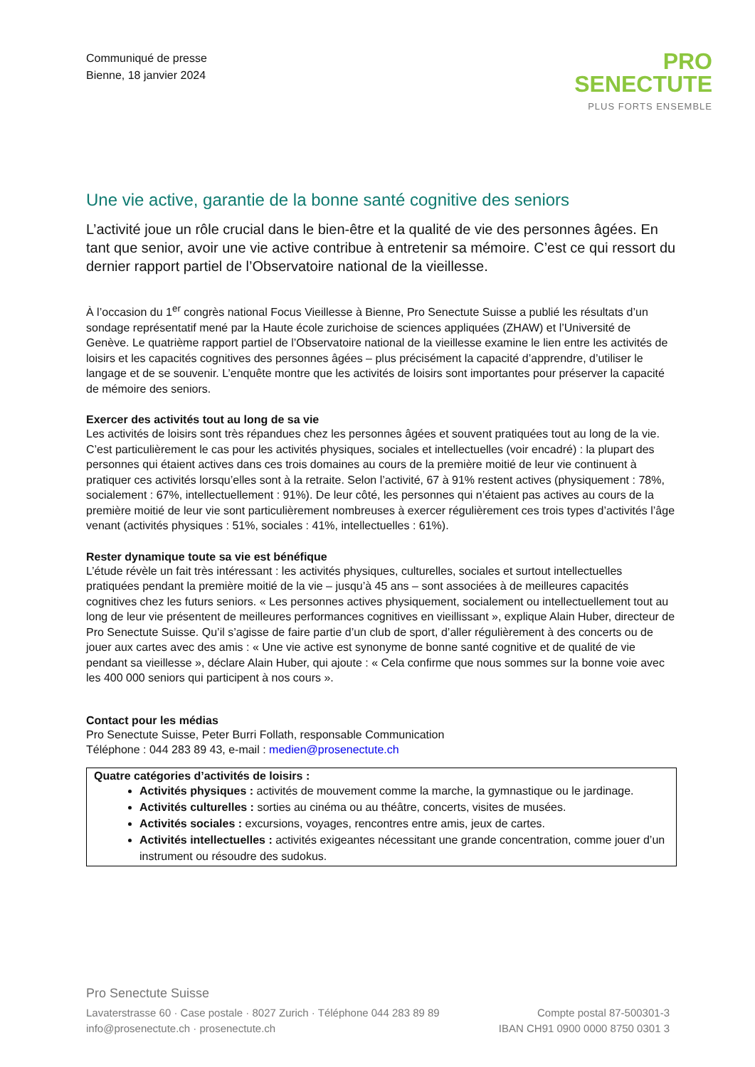Communiqué de presse
Bienne, 18 janvier 2024
PRO
SENECTUTE
PLUS FORTS ENSEMBLE
Une vie active, garantie de la bonne santé cognitive des seniors
L’activité joue un rôle crucial dans le bien-être et la qualité de vie des personnes âgées. En tant que senior, avoir une vie active contribue à entretenir sa mémoire. C’est ce qui ressort du dernier rapport partiel de l’Observatoire national de la vieillesse.
À l’occasion du 1<sup>er</sup> congrès national Focus Vieillesse à Bienne, Pro Senectute Suisse a publié les résultats d’un sondage représentatif mené par la Haute école zurichoise de sciences appliquées (ZHAW) et l’Université de Genève. Le quatrième rapport partiel de l’Observatoire national de la vieillesse examine le lien entre les activités de loisirs et les capacités cognitives des personnes âgées – plus précisément la capacité d’apprendre, d’utiliser le langage et de se souvenir. L’enquête montre que les activités de loisirs sont importantes pour préserver la capacité de mémoire des seniors.
Exercer des activités tout au long de sa vie
Les activités de loisirs sont très répandues chez les personnes âgées et souvent pratiquées tout au long de la vie. C’est particulièrement le cas pour les activités physiques, sociales et intellectuelles (voir encadré) : la plupart des personnes qui étaient actives dans ces trois domaines au cours de la première moitié de leur vie continuent à pratiquer ces activités lorsqu’elles sont à la retraite. Selon l’activité, 67 à 91% restent actives (physiquement : 78%, socialement : 67%, intellectuellement : 91%). De leur côté, les personnes qui n’étaient pas actives au cours de la première moitié de leur vie sont particulièrement nombreuses à exercer régulièrement ces trois types d’activités l’âge venant (activités physiques : 51%, sociales : 41%, intellectuelles : 61%).
Rester dynamique toute sa vie est bénéfique
L’étude révèle un fait très intéressant : les activités physiques, culturelles, sociales et surtout intellectuelles pratiquées pendant la première moitié de la vie – jusqu’à 45 ans – sont associées à de meilleures capacités cognitives chez les futurs seniors. « Les personnes actives physiquement, socialement ou intellectuellement tout au long de leur vie présentent de meilleures performances cognitives en vieillissant », explique Alain Huber, directeur de Pro Senectute Suisse. Qu’il s’agisse de faire partie d’un club de sport, d’aller régulièrement à des concerts ou de jouer aux cartes avec des amis : « Une vie active est synonyme de bonne santé cognitive et de qualité de vie pendant sa vieillesse », déclare Alain Huber, qui ajoute : « Cela confirme que nous sommes sur la bonne voie avec les 400 000 seniors qui participent à nos cours ».
Contact pour les médias
Pro Senectute Suisse, Peter Burri Follath, responsable Communication
Téléphone : 044 283 89 43, e-mail : medien@prosenectute.ch
Quatre catégories d’activités de loisirs :
Activités physiques : activités de mouvement comme la marche, la gymnastique ou le jardinage.
Activités culturelles : sorties au cinéma ou au théâtre, concerts, visites de musées.
Activités sociales : excursions, voyages, rencontres entre amis, jeux de cartes.
Activités intellectuelles : activités exigeantes nécessitant une grande concentration, comme jouer d’un instrument ou résoudre des sudokus.
Pro Senectute Suisse
Lavaterstrasse 60 · Case postale · 8027 Zurich · Téléphone 044 283 89 89
info@prosenectute.ch · prosenectute.ch
Compte postal 87-500301-3
IBAN CH91 0900 0000 8750 0301 3